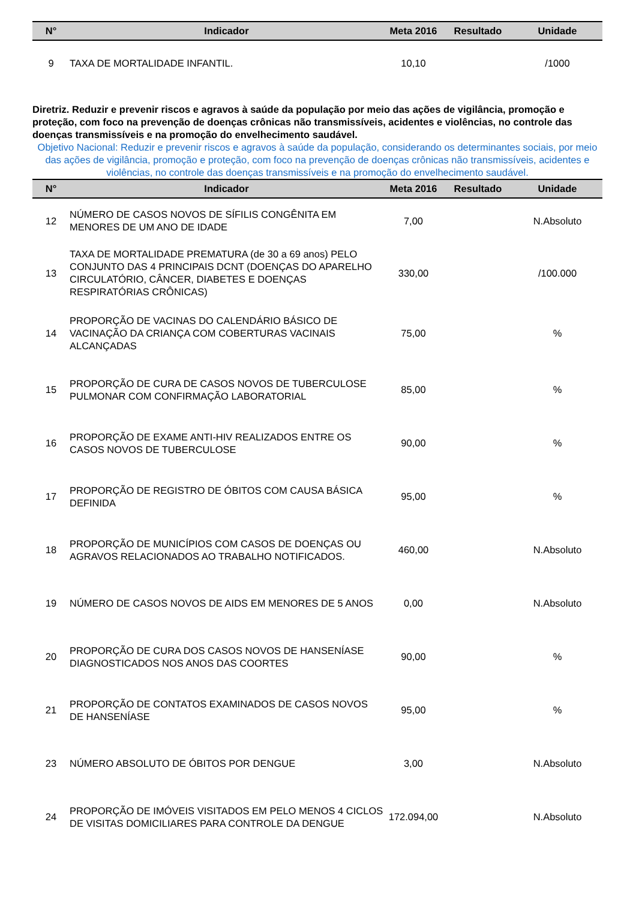| N° | Indicador | Meta 2016 | Resultado | Unidade |
| --- | --- | --- | --- | --- |
| 9 | TAXA DE MORTALIDADE INFANTIL. | 10,10 | | /1000 |
Diretriz. Reduzir e prevenir riscos e agravos à saúde da população por meio das ações de vigilância, promoção e proteção, com foco na prevenção de doenças crônicas não transmissíveis, acidentes e violências, no controle das doenças transmissíveis e na promoção do envelhecimento saudável.
Objetivo Nacional: Reduzir e prevenir riscos e agravos à saúde da população, considerando os determinantes sociais, por meio das ações de vigilância, promoção e proteção, com foco na prevenção de doenças crônicas não transmissíveis, acidentes e violências, no controle das doenças transmissíveis e na promoção do envelhecimento saudável.
| N° | Indicador | Meta 2016 | Resultado | Unidade |
| --- | --- | --- | --- | --- |
| 12 | NÚMERO DE CASOS NOVOS DE SÍFILIS CONGÊNITA EM MENORES DE UM ANO DE IDADE | 7,00 | | N.Absoluto |
| 13 | TAXA DE MORTALIDADE PREMATURA (de 30 a 69 anos) PELO CONJUNTO DAS 4 PRINCIPAIS DCNT (DOENÇAS DO APARELHO CIRCULATÓRIO, CÂNCER, DIABETES E DOENÇAS RESPIRATÓRIAS CRÔNICAS) | 330,00 | | /100.000 |
| 14 | PROPORÇÃO DE VACINAS DO CALENDÁRIO BÁSICO DE VACINAÇÃO DA CRIANÇA COM COBERTURAS VACINAIS ALCANÇADAS | 75,00 | | % |
| 15 | PROPORÇÃO DE CURA DE CASOS NOVOS DE TUBERCULOSE PULMONAR COM CONFIRMAÇÃO LABORATORIAL | 85,00 | | % |
| 16 | PROPORÇÃO DE EXAME ANTI-HIV REALIZADOS ENTRE OS CASOS NOVOS DE TUBERCULOSE | 90,00 | | % |
| 17 | PROPORÇÃO DE REGISTRO DE ÓBITOS COM CAUSA BÁSICA DEFINIDA | 95,00 | | % |
| 18 | PROPORÇÃO DE MUNICÍPIOS COM CASOS DE DOENÇAS OU AGRAVOS RELACIONADOS AO TRABALHO NOTIFICADOS. | 460,00 | | N.Absoluto |
| 19 | NÚMERO DE CASOS NOVOS DE AIDS EM MENORES DE 5 ANOS | 0,00 | | N.Absoluto |
| 20 | PROPORÇÃO DE CURA DOS CASOS NOVOS DE HANSENÍASE DIAGNOSTICADOS NOS ANOS DAS COORTES | 90,00 | | % |
| 21 | PROPORÇÃO DE CONTATOS EXAMINADOS DE CASOS NOVOS DE HANSENÍASE | 95,00 | | % |
| 23 | NÚMERO ABSOLUTO DE ÓBITOS POR DENGUE | 3,00 | | N.Absoluto |
| 24 | PROPORÇÃO DE IMÓVEIS VISITADOS EM PELO MENOS 4 CICLOS DE VISITAS DOMICILIARES PARA CONTROLE DA DENGUE | 172.094,00 | | N.Absoluto |